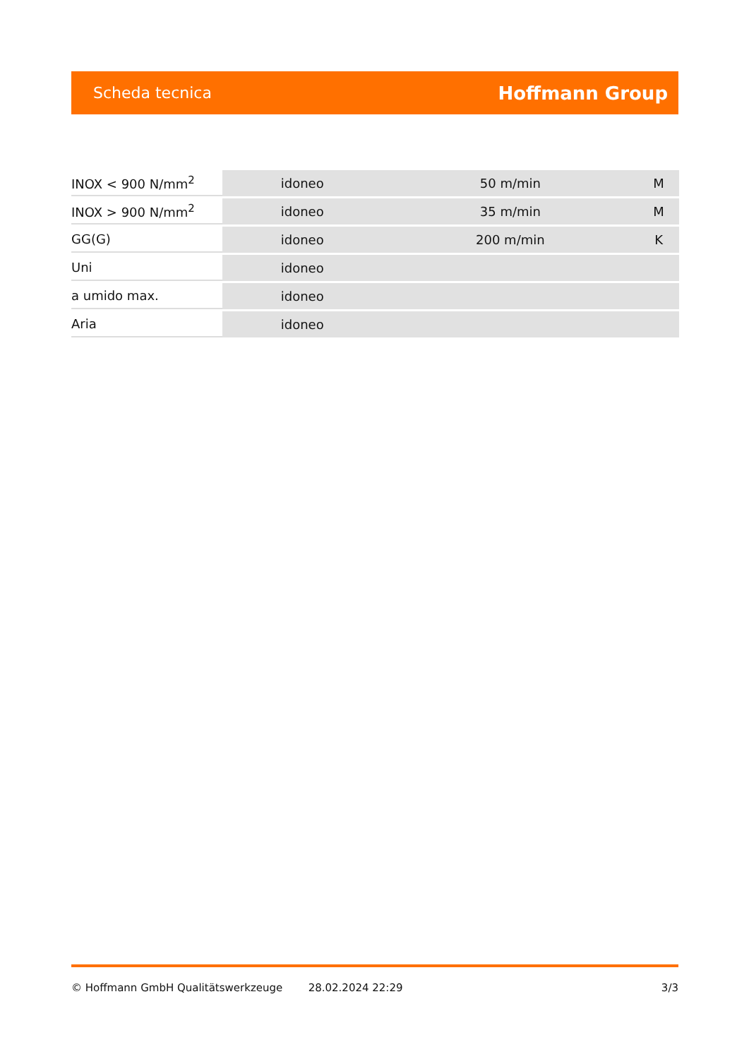Scheda tecnica Hoffmann Group
| INOX < 900 N/mm<sup>2</sup> | idoneo | 50 m/min | M |
| INOX > 900 N/mm<sup>2</sup> | idoneo | 35 m/min | M |
| GG(G) | idoneo | 200 m/min | K |
| Uni | idoneo | | |
| a umido max. | idoneo | | |
| Aria | idoneo | | |
© Hoffmann GmbH Qualitätswerkzeuge 28.02.2024 22:29 3/3